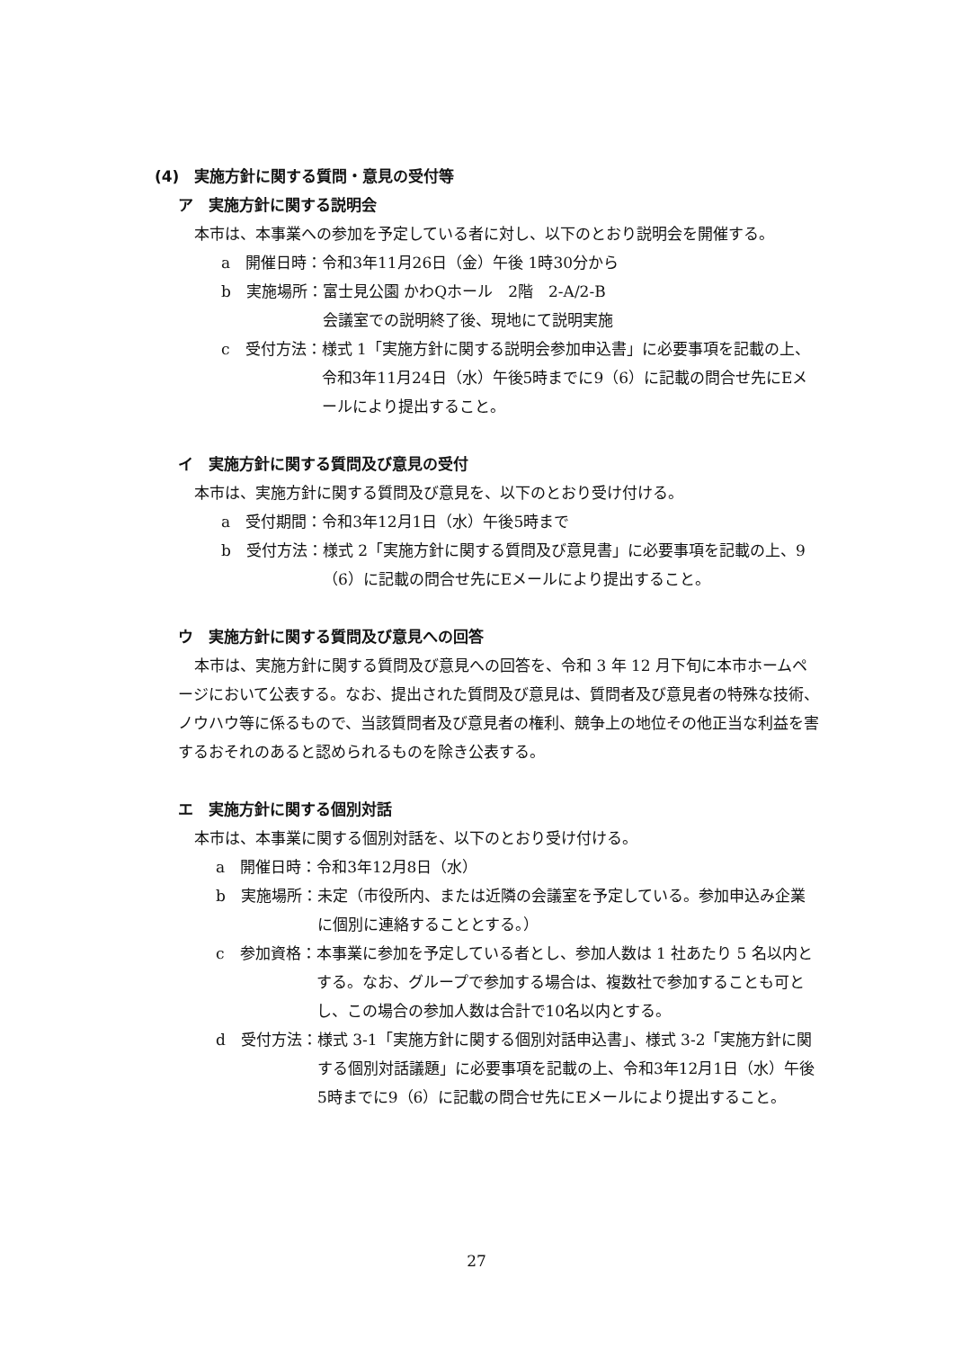(4)　実施方針に関する質問・意見の受付等
ア　実施方針に関する説明会
本市は、本事業への参加を予定している者に対し、以下のとおり説明会を開催する。
a　開催日時： 令和3年11月26日（金）午後 1時30分から
b　実施場所： 富士見公園 かわQホール　2階　2-A/2-B
会議室での説明終了後、現地にて説明実施
c　受付方法： 様式 1「実施方針に関する説明会参加申込書」に必要事項を記載の上、令和3年11月24日（水）午後5時までに9（6）に記載の問合せ先にEメールにより提出すること。
イ　実施方針に関する質問及び意見の受付
本市は、実施方針に関する質問及び意見を、以下のとおり受け付ける。
a　受付期間： 令和3年12月1日（水）午後5時まで
b　受付方法： 様式 2「実施方針に関する質問及び意見書」に必要事項を記載の上、9（6）に記載の問合せ先にEメールにより提出すること。
ウ　実施方針に関する質問及び意見への回答
本市は、実施方針に関する質問及び意見への回答を、令和 3 年 12 月下旬に本市ホームページにおいて公表する。なお、提出された質問及び意見は、質問者及び意見者の特殊な技術、ノウハウ等に係るもので、当該質問者及び意見者の権利、競争上の地位その他正当な利益を害するおそれのあると認められるものを除き公表する。
エ　実施方針に関する個別対話
本市は、本事業に関する個別対話を、以下のとおり受け付ける。
a　開催日時： 令和3年12月8日（水）
b　実施場所： 未定（市役所内、または近隣の会議室を予定している。参加申込み企業に個別に連絡することとする。）
c　参加資格： 本事業に参加を予定している者とし、参加人数は 1 社あたり 5 名以内とする。なお、グループで参加する場合は、複数社で参加することも可とし、この場合の参加人数は合計で10名以内とする。
d　受付方法： 様式 3-1「実施方針に関する個別対話申込書」、様式 3-2「実施方針に関する個別対話議題」に必要事項を記載の上、令和3年12月1日（水）午後5時までに9（6）に記載の問合せ先にEメールにより提出すること。
27